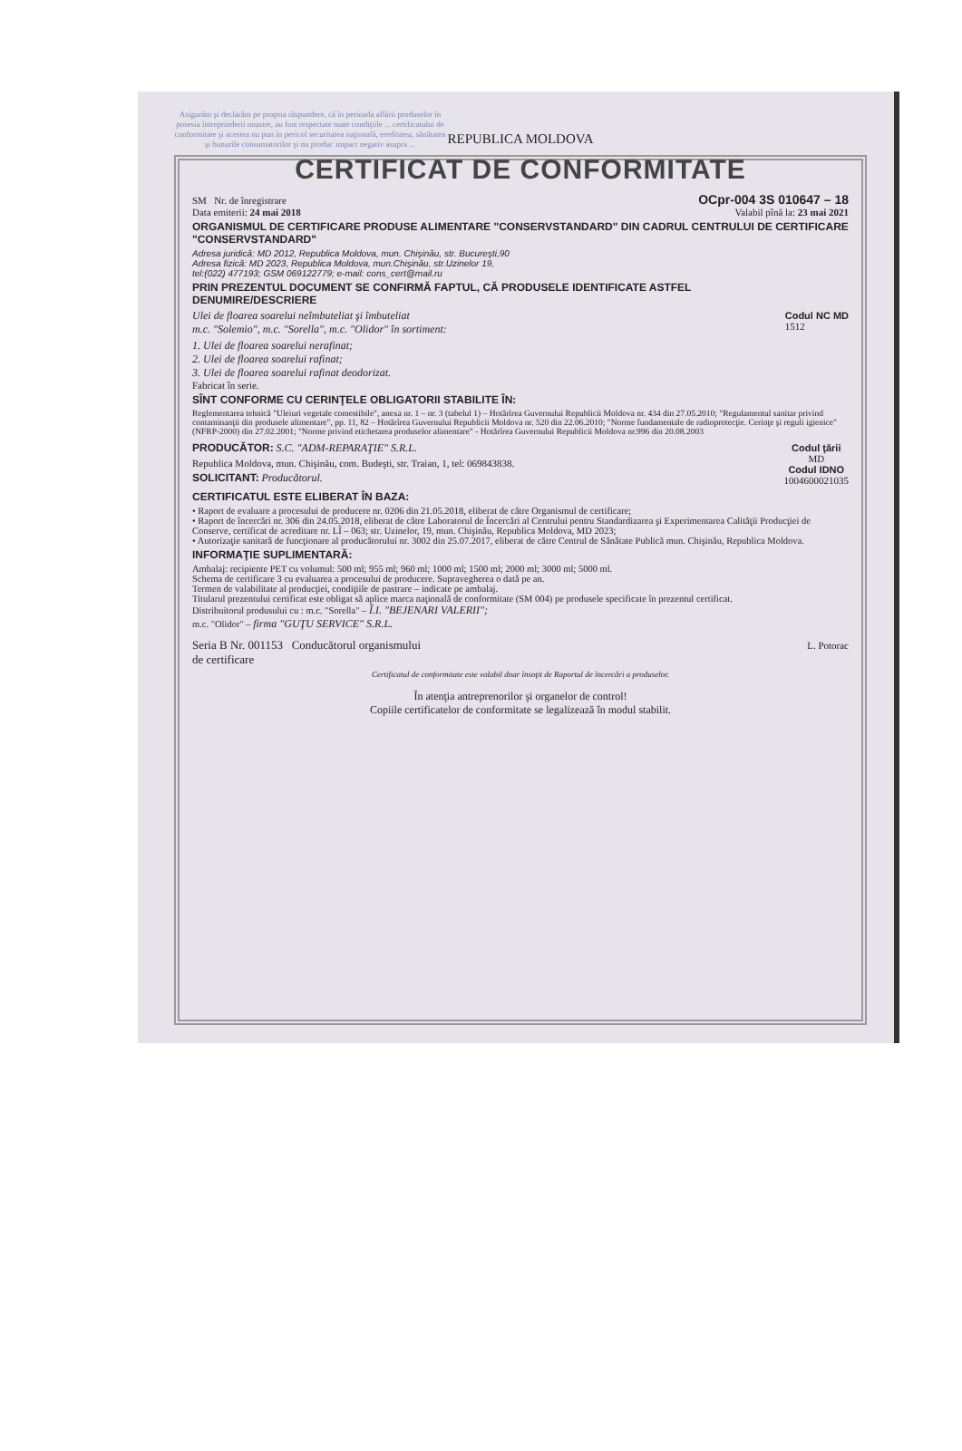Asigurăm şi declarăm pe propria răspundere, că în perioada aflării produselor în posesia întreprinderii noastre, au fost respectate toate condiţiile ... certificatului de conformitate şi acestea nu pun în pericol securitatea naţională, ereditatea, sănătatea şi bunurile consumatorilor şi nu produc impact negativ asupra ...
REPUBLICA MOLDOVA
CERTIFICAT DE CONFORMITATE
SM Nr. de înregistrare OCpr-004 3S 010647 – 18
Data emiterii: 24 mai 2018 Valabil pînă la: 23 mai 2021
ORGANISMUL DE CERTIFICARE PRODUSE ALIMENTARE "CONSERVSTANDARD" DIN CADRUL CENTRULUI DE CERTIFICARE "CONSERVSTANDARD"
Adresa juridică: MD 2012, Republica Moldova, mun. Chişinău, str. Bucureşti,90
Adresa fizică: MD 2023, Republica Moldova, mun.Chişinău, str.Uzinelor 19,
tel:(022) 477193; GSM 069122779; e-mail: cons_cert@mail.ru
PRIN PREZENTUL DOCUMENT SE CONFIRMĂ FAPTUL, CĂ PRODUSELE IDENTIFICATE ASTFEL
DENUMIRE/DESCRIERE
Ulei de floarea soarelui neîmbuteliat şi îmbuteliat
m.c. "Solemio", m.c. "Sorella", m.c. "Olidor" în sortiment: Codul NC MD
1512
1. Ulei de floarea soarelui nerafinat;
2. Ulei de floarea soarelui rafinat;
3. Ulei de floarea soarelui rafinat deodorizat.
Fabricat în serie.
SÎNT CONFORME CU CERINŢELE OBLIGATORII STABILITE ÎN:
Reglementarea tehnică "Uleiuri vegetale comestibile", anexa nr. 1 – nr. 3 (tabelul 1) – Hotărîrea Guvernului Republicii Moldova nr. 434 din 27.05.2010; "Regulamentul sanitar privind contaminanţii din produsele alimentare", pp. 11, 82 – Hotărîrea Guvernului Republicii Moldova nr. 520 din 22.06.2010; "Norme fundamentale de radioprotecţie. Cerinţe şi reguli igienice" (NFRP-2000) din 27.02.2001; "Norme privind etichetarea produselor alimentare" - Hotărîrea Guvernului Republicii Moldova nr.996 din 20.08.2003
PRODUCĂTOR: S.C. "ADM-REPARAŢIE" S.R.L.
Republica Moldova, mun. Chişinău, com. Budeşti, str. Traian, 1, tel: 069843838.
SOLICITANT: Producătorul.
Codul ţării
MD
Codul IDNO
1004600021035
CERTIFICATUL ESTE ELIBERAT ÎN BAZA:
• Raport de evaluare a procesului de producere nr. 0206 din 21.05.2018, eliberat de către Organismul de certificare;
• Raport de încercări nr. 306 din 24.05.2018, eliberat de către Laboratorul de Încercări al Centrului pentru Standardizarea şi Experimentarea Calităţii Producţiei de Conserve, certificat de acreditare nr. LÎ – 063; str. Uzinelor, 19, mun. Chişinău, Republica Moldova, MD 2023;
• Autorizaţie sanitară de funcţionare al producătorului nr. 3002 din 25.07.2017, eliberat de către Centrul de Sănătate Publică mun. Chişinău, Republica Moldova.
INFORMAŢIE SUPLIMENTARĂ:
Ambalaj: recipiente PET cu volumul: 500 ml; 955 ml; 960 ml; 1000 ml; 1500 ml; 2000 ml; 3000 ml; 5000 ml.
Schema de certificare 3 cu evaluarea a procesului de producere. Supravegherea o dată pe an.
Termen de valabilitate al producţiei, condiţiile de pastrare – indicate pe ambalaj.
Titularul prezentului certificat este obligat să aplice marca naţională de conformitate (SM 004) pe produsele specificate în prezentul certificat.
Distribuitorul produsului cu : m.c. "Sorella" – Î.I. "BEJENARI VALERII";
m.c. "Olidor" – firma "GUŢU SERVICE" S.R.L.
Seria B Nr. 001153 Conducătorul organismului
de certificare L. Potorac
Certificatul de conformitate este valabil doar însoţit de Raportul de încercări a produselor.
În atenţia antreprenorilor şi organelor de control!
Copiile certificatelor de conformitate se legalizează în modul stabilit.